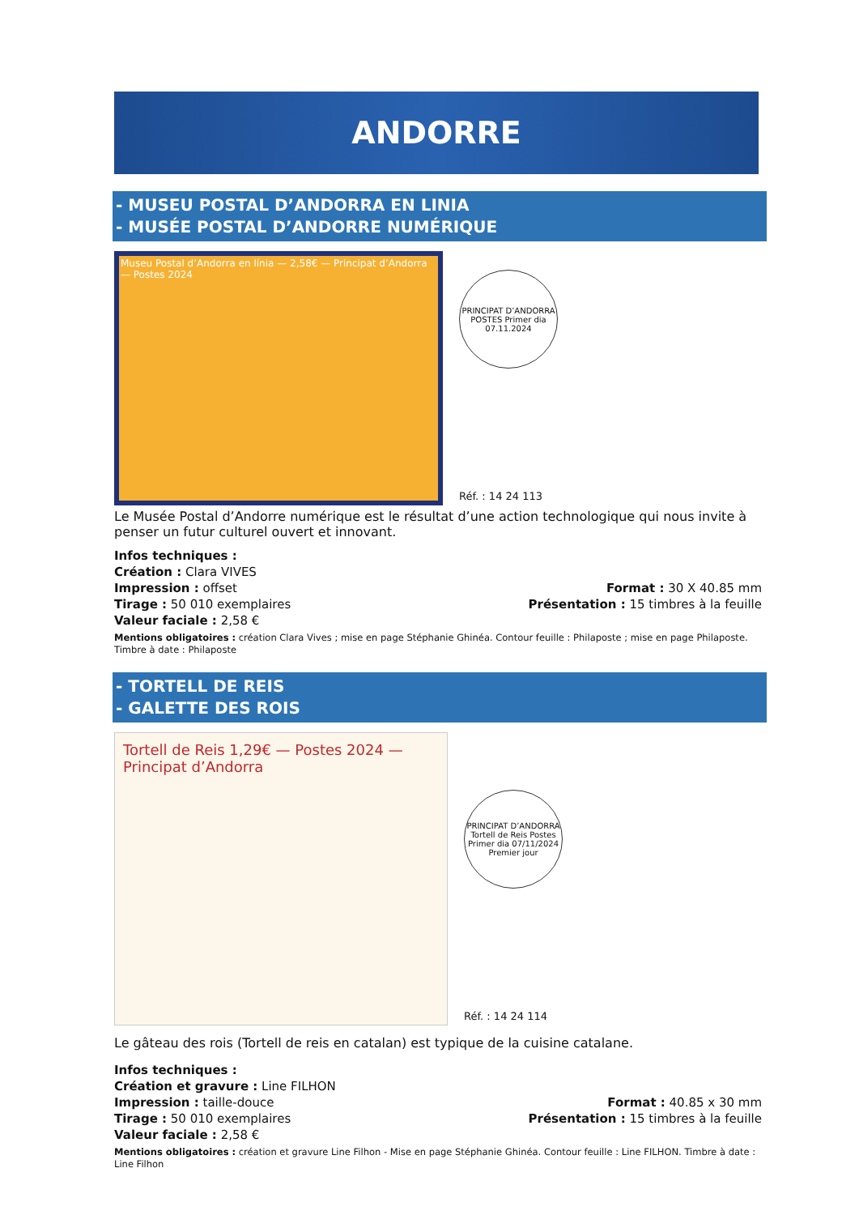ANDORRE
- MUSEU POSTAL D’ANDORRA EN LINIA
- MUSÉE POSTAL D’ANDORRE NUMÉRIQUE
Museu Postal d’Andorra en línia — 2,58€ — Principat d’Andorra — Postes 2024
PRINCIPAT D’ANDORRA POSTES Primer dia 07.11.2024
Réf. : 14 24 113
Le Musée Postal d’Andorre numérique est le résultat d’une action technologique qui nous invite à penser un futur culturel ouvert et innovant.
Infos techniques :
Création : Clara VIVES
Impression : offset Format : 30 X 40.85 mm
Tirage : 50 010 exemplaires Présentation : 15 timbres à la feuille
Valeur faciale : 2,58 €
Mentions obligatoires : création Clara Vives ; mise en page Stéphanie Ghinéa. Contour feuille : Philaposte ; mise en page Philaposte. Timbre à date : Philaposte
- TORTELL DE REIS
- GALETTE DES ROIS
Tortell de Reis 1,29€ — Postes 2024 — Principat d’Andorra
PRINCIPAT D’ANDORRA Tortell de Reis Postes Primer dia 07/11/2024 Premier jour
Réf. : 14 24 114
Le gâteau des rois (Tortell de reis en catalan) est typique de la cuisine catalane.
Infos techniques :
Création et gravure : Line FILHON
Impression : taille-douce Format : 40.85 x 30 mm
Tirage : 50 010 exemplaires Présentation : 15 timbres à la feuille
Valeur faciale : 2,58 €
Mentions obligatoires : création et gravure Line Filhon - Mise en page Stéphanie Ghinéa. Contour feuille : Line FILHON. Timbre à date : Line Filhon